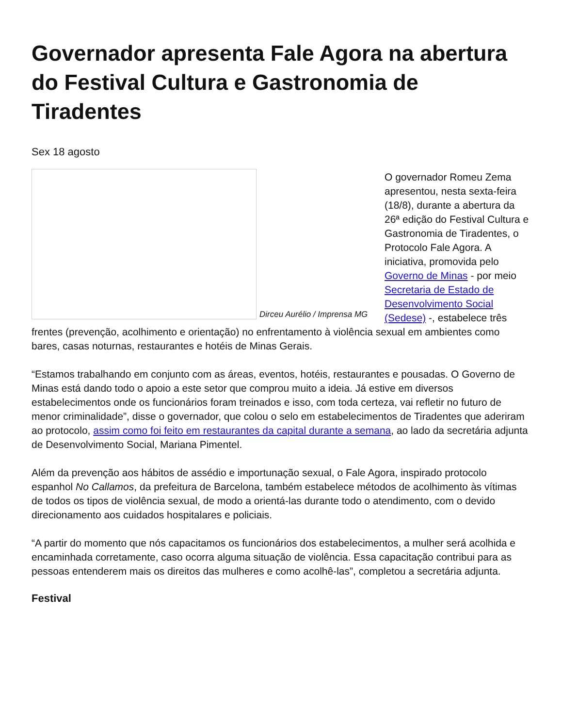Governador apresenta Fale Agora na abertura do Festival Cultura e Gastronomia de Tiradentes
Sex 18 agosto
Dirceu Aurélio / Imprensa MG
O governador Romeu Zema apresentou, nesta sexta-feira (18/8), durante a abertura da 26ª edição do Festival Cultura e Gastronomia de Tiradentes, o Protocolo Fale Agora. A iniciativa, promovida pelo Governo de Minas - por meio Secretaria de Estado de Desenvolvimento Social (Sedese) -, estabelece três frentes (prevenção, acolhimento e orientação) no enfrentamento à violência sexual em ambientes como bares, casas noturnas, restaurantes e hotéis de Minas Gerais.
“Estamos trabalhando em conjunto com as áreas, eventos, hotéis, restaurantes e pousadas. O Governo de Minas está dando todo o apoio a este setor que comprou muito a ideia. Já estive em diversos estabelecimentos onde os funcionários foram treinados e isso, com toda certeza, vai refletir no futuro de menor criminalidade”, disse o governador, que colou o selo em estabelecimentos de Tiradentes que aderiram ao protocolo, assim como foi feito em restaurantes da capital durante a semana, ao lado da secretária adjunta de Desenvolvimento Social, Mariana Pimentel.
Além da prevenção aos hábitos de assédio e importunação sexual, o Fale Agora, inspirado protocolo espanhol No Callamos, da prefeitura de Barcelona, também estabelece métodos de acolhimento às vítimas de todos os tipos de violência sexual, de modo a orientá-las durante todo o atendimento, com o devido direcionamento aos cuidados hospitalares e policiais.
“A partir do momento que nós capacitamos os funcionários dos estabelecimentos, a mulher será acolhida e encaminhada corretamente, caso ocorra alguma situação de violência. Essa capacitação contribui para as pessoas entenderem mais os direitos das mulheres e como acolhê-las”, completou a secretária adjunta.
Festival